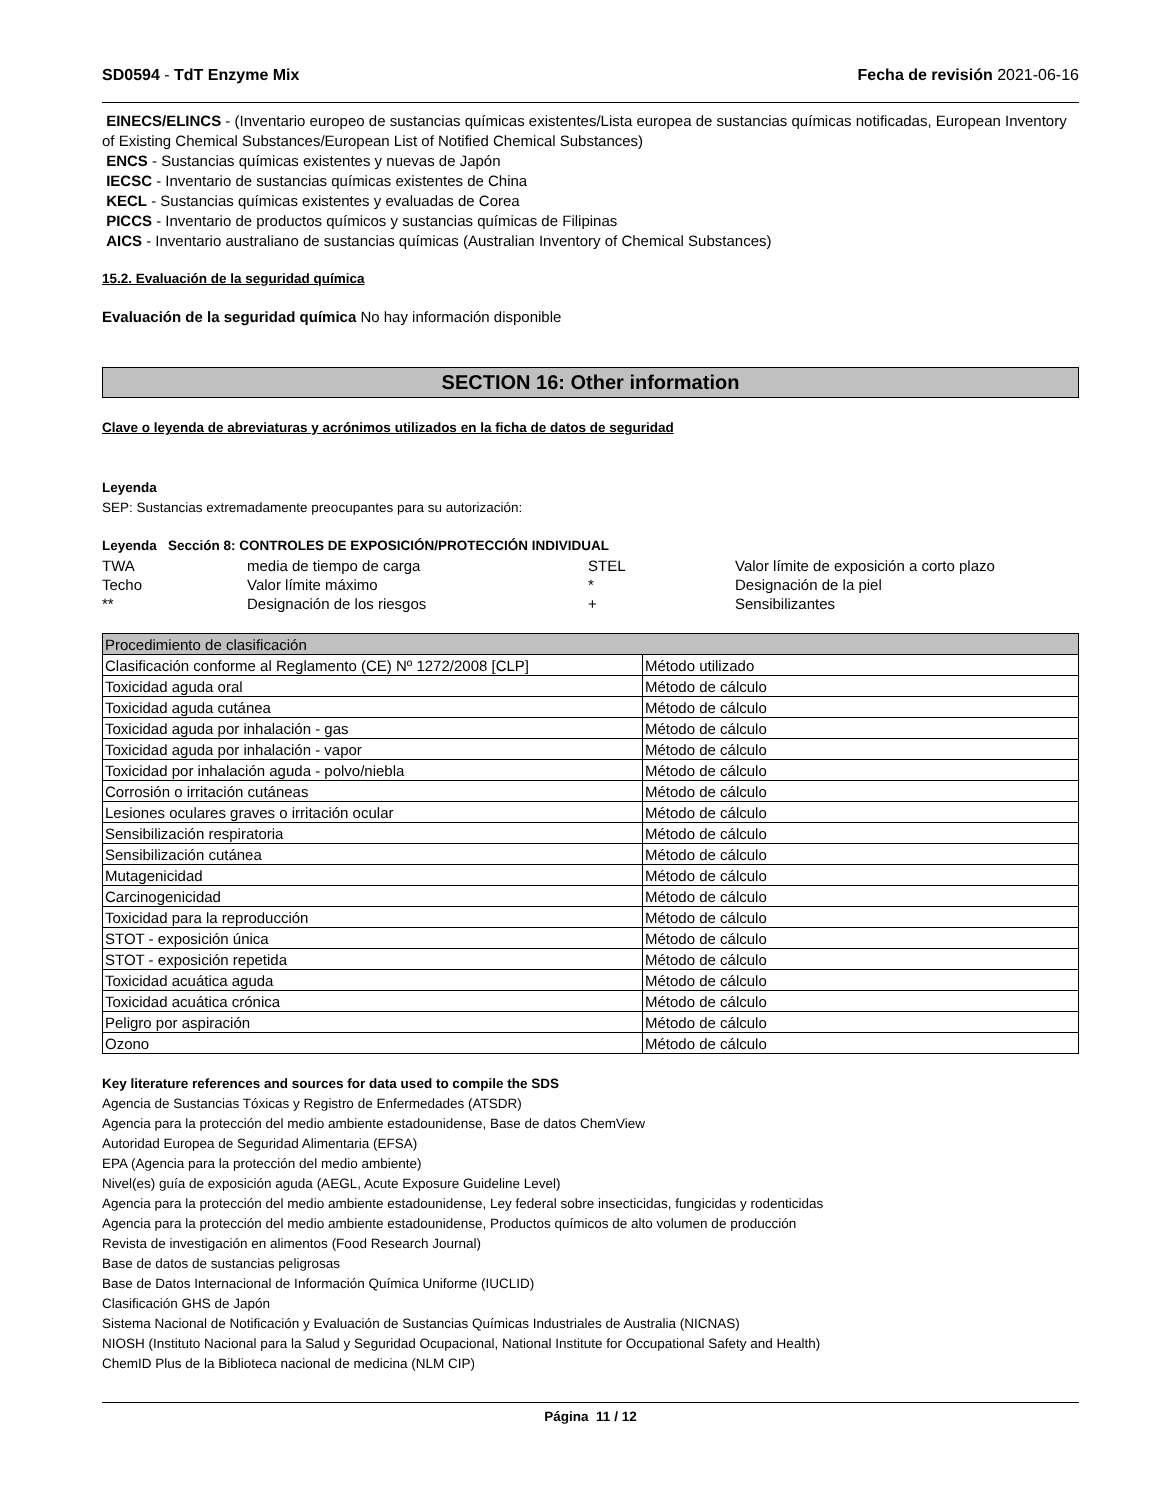SD0594 - TdT Enzyme Mix Fecha de revisión 2021-06-16
EINECS/ELINCS - (Inventario europeo de sustancias químicas existentes/Lista europea de sustancias químicas notificadas, European Inventory of Existing Chemical Substances/European List of Notified Chemical Substances)
ENCS - Sustancias químicas existentes y nuevas de Japón
IECSC - Inventario de sustancias químicas existentes de China
KECL - Sustancias químicas existentes y evaluadas de Corea
PICCS - Inventario de productos químicos y sustancias químicas de Filipinas
AICS - Inventario australiano de sustancias químicas (Australian Inventory of Chemical Substances)
15.2. Evaluación de la seguridad química
Evaluación de la seguridad química No hay información disponible
SECTION 16: Other information
Clave o leyenda de abreviaturas y acrónimos utilizados en la ficha de datos de seguridad
Leyenda
SEP: Sustancias extremadamente preocupantes para su autorización:
Leyenda Sección 8: CONTROLES DE EXPOSICIÓN/PROTECCIÓN INDIVIDUAL
| TWA | media de tiempo de carga | STEL | Valor límite de exposición a corto plazo |
| Techo | Valor límite máximo | * | Designación de la piel |
| ** | Designación de los riesgos | + | Sensibilizantes |
| Procedimiento de clasificación | |
| Clasificación conforme al Reglamento (CE) Nº 1272/2008 [CLP] | Método utilizado |
| Toxicidad aguda oral | Método de cálculo |
| Toxicidad aguda cutánea | Método de cálculo |
| Toxicidad aguda por inhalación - gas | Método de cálculo |
| Toxicidad aguda por inhalación - vapor | Método de cálculo |
| Toxicidad por inhalación aguda - polvo/niebla | Método de cálculo |
| Corrosión o irritación cutáneas | Método de cálculo |
| Lesiones oculares graves o irritación ocular | Método de cálculo |
| Sensibilización respiratoria | Método de cálculo |
| Sensibilización cutánea | Método de cálculo |
| Mutagenicidad | Método de cálculo |
| Carcinogenicidad | Método de cálculo |
| Toxicidad para la reproducción | Método de cálculo |
| STOT - exposición única | Método de cálculo |
| STOT - exposición repetida | Método de cálculo |
| Toxicidad acuática aguda | Método de cálculo |
| Toxicidad acuática crónica | Método de cálculo |
| Peligro por aspiración | Método de cálculo |
| Ozono | Método de cálculo |
Key literature references and sources for data used to compile the SDS
Agencia de Sustancias Tóxicas y Registro de Enfermedades (ATSDR)
Agencia para la protección del medio ambiente estadounidense, Base de datos ChemView
Autoridad Europea de Seguridad Alimentaria (EFSA)
EPA (Agencia para la protección del medio ambiente)
Nivel(es) guía de exposición aguda (AEGL, Acute Exposure Guideline Level)
Agencia para la protección del medio ambiente estadounidense, Ley federal sobre insecticidas, fungicidas y rodenticidas
Agencia para la protección del medio ambiente estadounidense, Productos químicos de alto volumen de producción
Revista de investigación en alimentos (Food Research Journal)
Base de datos de sustancias peligrosas
Base de Datos Internacional de Información Química Uniforme (IUCLID)
Clasificación GHS de Japón
Sistema Nacional de Notificación y Evaluación de Sustancias Químicas Industriales de Australia (NICNAS)
NIOSH (Instituto Nacional para la Salud y Seguridad Ocupacional, National Institute for Occupational Safety and Health)
ChemID Plus de la Biblioteca nacional de medicina (NLM CIP)
Página 11 / 12